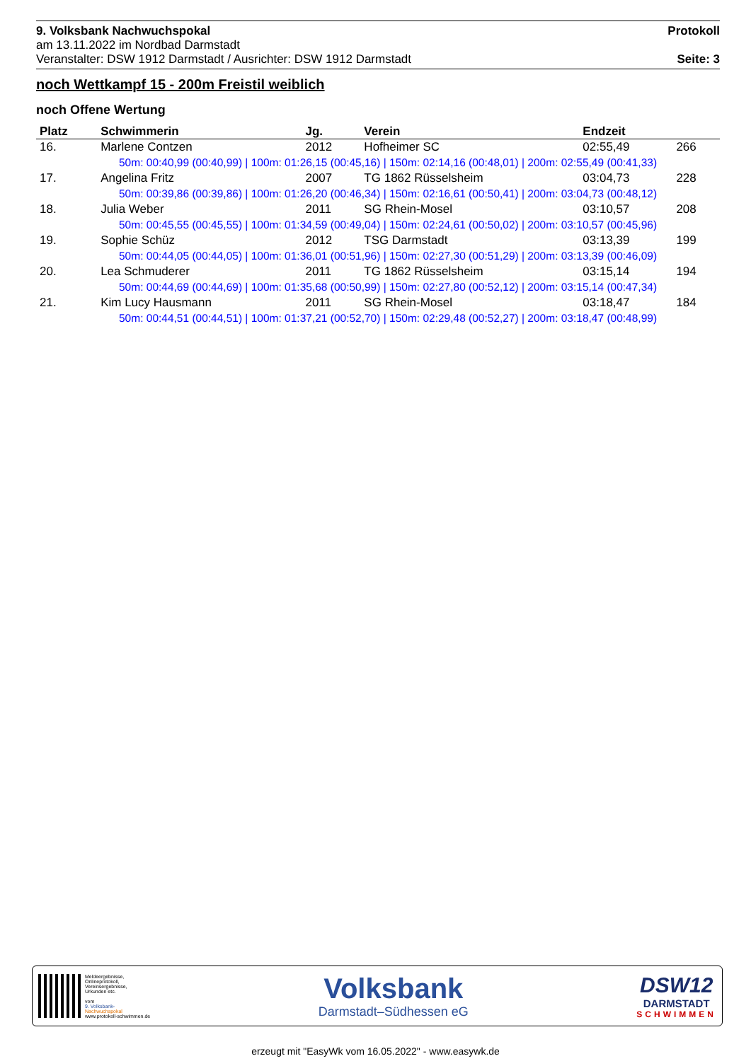9. Volksbank Nachwuchspokal
am 13.11.2022 im Nordbad Darmstadt
Veranstalter: DSW 1912 Darmstadt / Ausrichter: DSW 1912 Darmstadt
Protokoll
Seite: 3
noch Wettkampf 15 - 200m Freistil weiblich
noch Offene Wertung
| Platz | Schwimmerin | Jg. | Verein | Endzeit | |
| --- | --- | --- | --- | --- | --- |
| 16. | Marlene Contzen | 2012 | Hofheimer SC | 02:55,49 | 266 |
| 50m: 00:40,99 (00:40,99) / 100m: 01:26,15 (00:45,16) / 150m: 02:14,16 (00:48,01) / 200m: 02:55,49 (00:41,33) | | | | | |
| 17. | Angelina Fritz | 2007 | TG 1862 Rüsselsheim | 03:04,73 | 228 |
| 50m: 00:39,86 (00:39,86) / 100m: 01:26,20 (00:46,34) / 150m: 02:16,61 (00:50,41) / 200m: 03:04,73 (00:48,12) | | | | | |
| 18. | Julia Weber | 2011 | SG Rhein-Mosel | 03:10,57 | 208 |
| 50m: 00:45,55 (00:45,55) / 100m: 01:34,59 (00:49,04) / 150m: 02:24,61 (00:50,02) / 200m: 03:10,57 (00:45,96) | | | | | |
| 19. | Sophie Schüz | 2012 | TSG Darmstadt | 03:13,39 | 199 |
| 50m: 00:44,05 (00:44,05) / 100m: 01:36,01 (00:51,96) / 150m: 02:27,30 (00:51,29) / 200m: 03:13,39 (00:46,09) | | | | | |
| 20. | Lea Schmuderer | 2011 | TG 1862 Rüsselsheim | 03:15,14 | 194 |
| 50m: 00:44,69 (00:44,69) / 100m: 01:35,68 (00:50,99) / 150m: 02:27,80 (00:52,12) / 200m: 03:15,14 (00:47,34) | | | | | |
| 21. | Kim Lucy Hausmann | 2011 | SG Rhein-Mosel | 03:18,47 | 184 |
| 50m: 00:44,51 (00:44,51) / 100m: 01:37,21 (00:52,70) / 150m: 02:29,48 (00:52,27) / 200m: 03:18,47 (00:48,99) | | | | | |
Meldeergebnisse,
Onlineprotokoll,
Vereinsergebnisse,
Urkunden etc.
vom
9. Volksbank-
Nachwuchspokal
www.protokoll-schwimmen.de
Volksbank
Darmstadt–Südhessen eG
DSW12
DARMSTADT
SCHWIMMEN
erzeugt mit "EasyWk vom 16.05.2022" - www.easywk.de